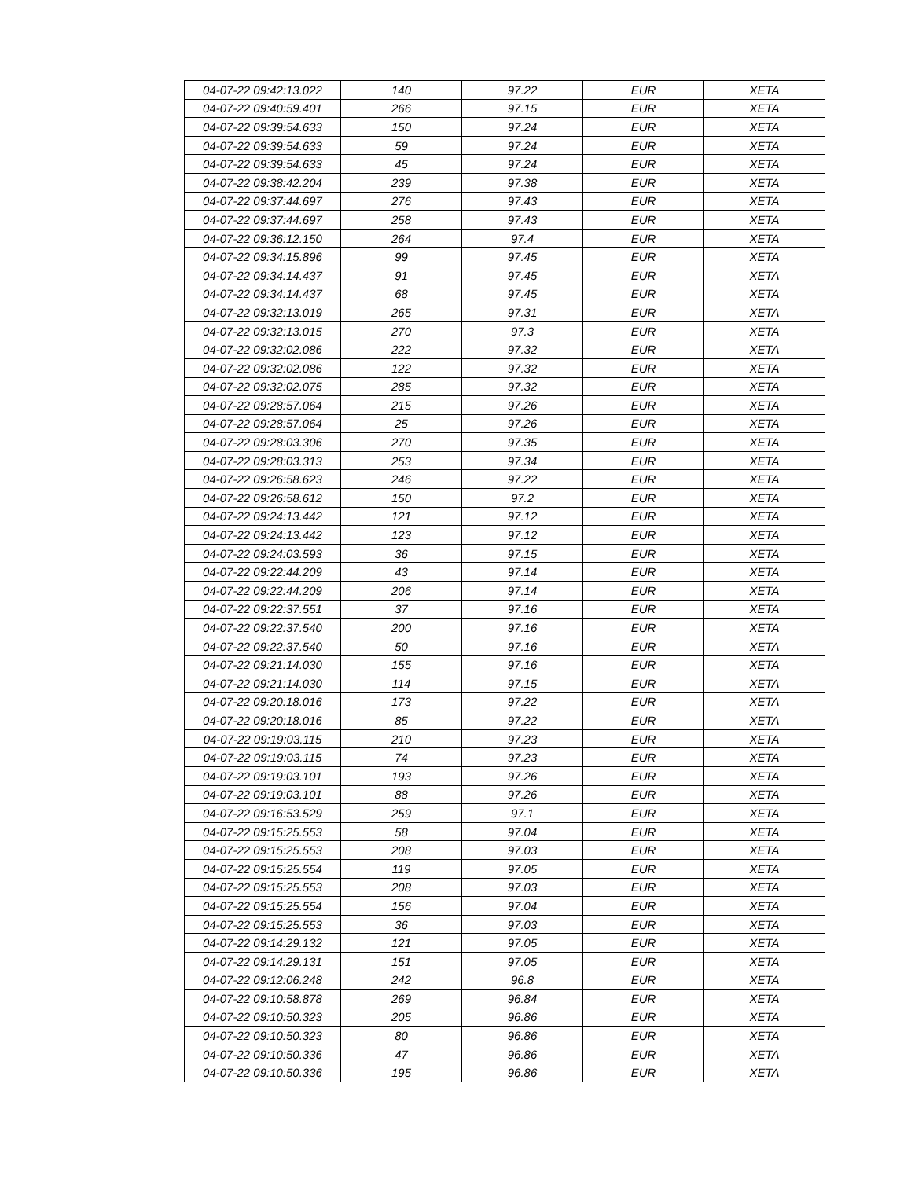| 04-07-22 09:42:13.022 | 140 | 97.22 | EUR | XETA |
| 04-07-22 09:40:59.401 | 266 | 97.15 | EUR | XETA |
| 04-07-22 09:39:54.633 | 150 | 97.24 | EUR | XETA |
| 04-07-22 09:39:54.633 | 59 | 97.24 | EUR | XETA |
| 04-07-22 09:39:54.633 | 45 | 97.24 | EUR | XETA |
| 04-07-22 09:38:42.204 | 239 | 97.38 | EUR | XETA |
| 04-07-22 09:37:44.697 | 276 | 97.43 | EUR | XETA |
| 04-07-22 09:37:44.697 | 258 | 97.43 | EUR | XETA |
| 04-07-22 09:36:12.150 | 264 | 97.4 | EUR | XETA |
| 04-07-22 09:34:15.896 | 99 | 97.45 | EUR | XETA |
| 04-07-22 09:34:14.437 | 91 | 97.45 | EUR | XETA |
| 04-07-22 09:34:14.437 | 68 | 97.45 | EUR | XETA |
| 04-07-22 09:32:13.019 | 265 | 97.31 | EUR | XETA |
| 04-07-22 09:32:13.015 | 270 | 97.3 | EUR | XETA |
| 04-07-22 09:32:02.086 | 222 | 97.32 | EUR | XETA |
| 04-07-22 09:32:02.086 | 122 | 97.32 | EUR | XETA |
| 04-07-22 09:32:02.075 | 285 | 97.32 | EUR | XETA |
| 04-07-22 09:28:57.064 | 215 | 97.26 | EUR | XETA |
| 04-07-22 09:28:57.064 | 25 | 97.26 | EUR | XETA |
| 04-07-22 09:28:03.306 | 270 | 97.35 | EUR | XETA |
| 04-07-22 09:28:03.313 | 253 | 97.34 | EUR | XETA |
| 04-07-22 09:26:58.623 | 246 | 97.22 | EUR | XETA |
| 04-07-22 09:26:58.612 | 150 | 97.2 | EUR | XETA |
| 04-07-22 09:24:13.442 | 121 | 97.12 | EUR | XETA |
| 04-07-22 09:24:13.442 | 123 | 97.12 | EUR | XETA |
| 04-07-22 09:24:03.593 | 36 | 97.15 | EUR | XETA |
| 04-07-22 09:22:44.209 | 43 | 97.14 | EUR | XETA |
| 04-07-22 09:22:44.209 | 206 | 97.14 | EUR | XETA |
| 04-07-22 09:22:37.551 | 37 | 97.16 | EUR | XETA |
| 04-07-22 09:22:37.540 | 200 | 97.16 | EUR | XETA |
| 04-07-22 09:22:37.540 | 50 | 97.16 | EUR | XETA |
| 04-07-22 09:21:14.030 | 155 | 97.16 | EUR | XETA |
| 04-07-22 09:21:14.030 | 114 | 97.15 | EUR | XETA |
| 04-07-22 09:20:18.016 | 173 | 97.22 | EUR | XETA |
| 04-07-22 09:20:18.016 | 85 | 97.22 | EUR | XETA |
| 04-07-22 09:19:03.115 | 210 | 97.23 | EUR | XETA |
| 04-07-22 09:19:03.115 | 74 | 97.23 | EUR | XETA |
| 04-07-22 09:19:03.101 | 193 | 97.26 | EUR | XETA |
| 04-07-22 09:19:03.101 | 88 | 97.26 | EUR | XETA |
| 04-07-22 09:16:53.529 | 259 | 97.1 | EUR | XETA |
| 04-07-22 09:15:25.553 | 58 | 97.04 | EUR | XETA |
| 04-07-22 09:15:25.553 | 208 | 97.03 | EUR | XETA |
| 04-07-22 09:15:25.554 | 119 | 97.05 | EUR | XETA |
| 04-07-22 09:15:25.553 | 208 | 97.03 | EUR | XETA |
| 04-07-22 09:15:25.554 | 156 | 97.04 | EUR | XETA |
| 04-07-22 09:15:25.553 | 36 | 97.03 | EUR | XETA |
| 04-07-22 09:14:29.132 | 121 | 97.05 | EUR | XETA |
| 04-07-22 09:14:29.131 | 151 | 97.05 | EUR | XETA |
| 04-07-22 09:12:06.248 | 242 | 96.8 | EUR | XETA |
| 04-07-22 09:10:58.878 | 269 | 96.84 | EUR | XETA |
| 04-07-22 09:10:50.323 | 205 | 96.86 | EUR | XETA |
| 04-07-22 09:10:50.323 | 80 | 96.86 | EUR | XETA |
| 04-07-22 09:10:50.336 | 47 | 96.86 | EUR | XETA |
| 04-07-22 09:10:50.336 | 195 | 96.86 | EUR | XETA |